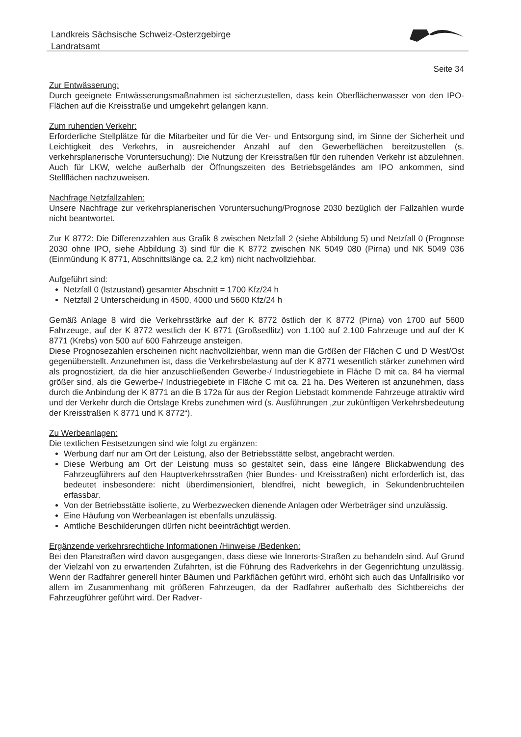Landkreis Sächsische Schweiz-Osterzgebirge
Landratsamt
Seite 34
Zur Entwässerung:
Durch geeignete Entwässerungsmaßnahmen ist sicherzustellen, dass kein Oberflächenwasser von den IPO-Flächen auf die Kreisstraße und umgekehrt gelangen kann.
Zum ruhenden Verkehr:
Erforderliche Stellplätze für die Mitarbeiter und für die Ver- und Entsorgung sind, im Sinne der Sicherheit und Leichtigkeit des Verkehrs, in ausreichender Anzahl auf den Gewerbeflächen bereitzustellen (s. verkehrsplanerische Voruntersuchung): Die Nutzung der Kreisstraßen für den ruhenden Verkehr ist abzulehnen. Auch für LKW, welche außerhalb der Öffnungszeiten des Betriebsgeländes am IPO ankommen, sind Stellflächen nachzuweisen.
Nachfrage Netzfallzahlen:
Unsere Nachfrage zur verkehrsplanerischen Voruntersuchung/Prognose 2030 bezüglich der Fallzahlen wurde nicht beantwortet.
Zur K 8772: Die Differenzzahlen aus Grafik 8 zwischen Netzfall 2 (siehe Abbildung 5) und Netzfall 0 (Prognose 2030 ohne IPO, siehe Abbildung 3) sind für die K 8772 zwischen NK 5049 080 (Pirna) und NK 5049 036 (Einmündung K 8771, Abschnittslänge ca. 2,2 km) nicht nachvollziehbar.
Aufgeführt sind:
Netzfall 0 (Istzustand) gesamter Abschnitt = 1700 Kfz/24 h
Netzfall 2 Unterscheidung in 4500, 4000 und 5600 Kfz/24 h
Gemäß Anlage 8 wird die Verkehrsstärke auf der K 8772 östlich der K 8772 (Pirna) von 1700 auf 5600 Fahrzeuge, auf der K 8772 westlich der K 8771 (Großsedlitz) von 1.100 auf 2.100 Fahrzeuge und auf der K 8771 (Krebs) von 500 auf 600 Fahrzeuge ansteigen.
Diese Prognosezahlen erscheinen nicht nachvollziehbar, wenn man die Größen der Flächen C und D West/Ost gegenüberstellt. Anzunehmen ist, dass die Verkehrsbelastung auf der K 8771 wesentlich stärker zunehmen wird als prognostiziert, da die hier anzuschließenden Gewerbe-/ Industriegebiete in Fläche D mit ca. 84 ha viermal größer sind, als die Gewerbe-/ Industriegebiete in Fläche C mit ca. 21 ha. Des Weiteren ist anzunehmen, dass durch die Anbindung der K 8771 an die B 172a für aus der Region Liebstadt kommende Fahrzeuge attraktiv wird und der Verkehr durch die Ortslage Krebs zunehmen wird (s. Ausführungen „zur zukünftigen Verkehrsbedeutung der Kreisstraßen K 8771 und K 8772“).
Zu Werbeanlagen:
Die textlichen Festsetzungen sind wie folgt zu ergänzen:
Werbung darf nur am Ort der Leistung, also der Betriebsstätte selbst, angebracht werden.
Diese Werbung am Ort der Leistung muss so gestaltet sein, dass eine längere Blickabwendung des Fahrzeugführers auf den Hauptverkehrsstraßen (hier Bundes- und Kreisstraßen) nicht erforderlich ist, das bedeutet insbesondere: nicht überdimensioniert, blendfrei, nicht beweglich, in Sekundenbruchteilen erfassbar.
Von der Betriebsstätte isolierte, zu Werbezwecken dienende Anlagen oder Werbeträger sind unzulässig.
Eine Häufung von Werbeanlagen ist ebenfalls unzulässig.
Amtliche Beschilderungen dürfen nicht beeinträchtigt werden.
Ergänzende verkehrsrechtliche Informationen /Hinweise /Bedenken:
Bei den Planstraßen wird davon ausgegangen, dass diese wie Innerorts-Straßen zu behandeln sind. Auf Grund der Vielzahl von zu erwartenden Zufahrten, ist die Führung des Radverkehrs in der Gegenrichtung unzulässig. Wenn der Radfahrer generell hinter Bäumen und Parkflächen geführt wird, erhöht sich auch das Unfallrisiko vor allem im Zusammenhang mit größeren Fahrzeugen, da der Radfahrer außerhalb des Sichtbereichs der Fahrzeugführer geführt wird. Der Radver-